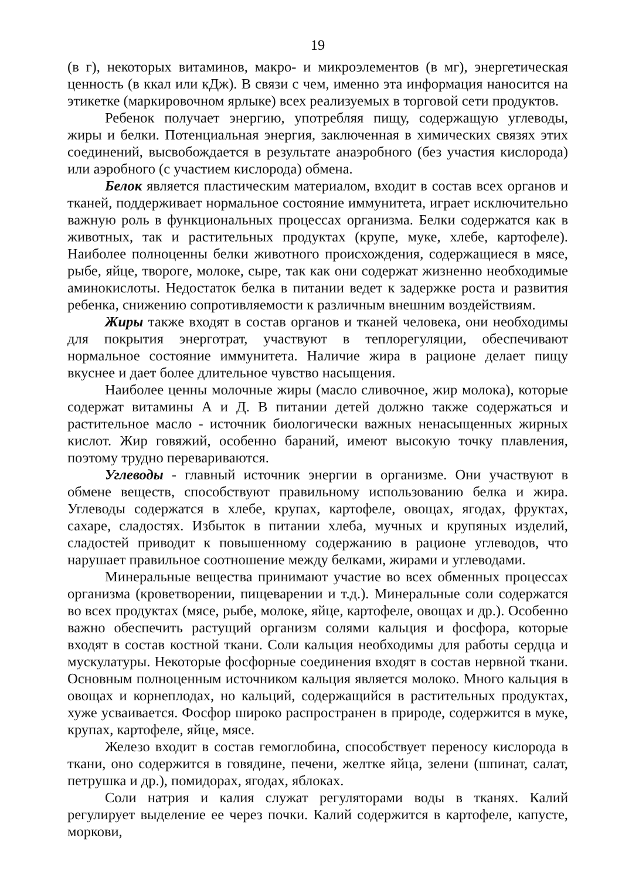19
(в г), некоторых витаминов, макро- и микроэлементов (в мг), энергетическая ценность (в ккал или кДж). В связи с чем, именно эта информация наносится на этикетке (маркировочном ярлыке) всех реализуемых в торговой сети продуктов.
Ребенок получает энергию, употребляя пищу, содержащую углеводы, жиры и белки. Потенциальная энергия, заключенная в химических связях этих соединений, высвобождается в результате анаэробного (без участия кислорода) или аэробного (с участием кислорода) обмена.
Белок является пластическим материалом, входит в состав всех органов и тканей, поддерживает нормальное состояние иммунитета, играет исключительно важную роль в функциональных процессах организма. Белки содержатся как в животных, так и растительных продуктах (крупе, муке, хлебе, картофеле). Наиболее полноценны белки животного происхождения, содержащиеся в мясе, рыбе, яйце, твороге, молоке, сыре, так как они содержат жизненно необходимые аминокислоты. Недостаток белка в питании ведет к задержке роста и развития ребенка, снижению сопротивляемости к различным внешним воздействиям.
Жиры также входят в состав органов и тканей человека, они необходимы для покрытия энерготрат, участвуют в теплорегуляции, обеспечивают нормальное состояние иммунитета. Наличие жира в рационе делает пищу вкуснее и дает более длительное чувство насыщения.
Наиболее ценны молочные жиры (масло сливочное, жир молока), которые содержат витамины А и Д. В питании детей должно также содержаться и растительное масло - источник биологически важных ненасыщенных жирных кислот. Жир говяжий, особенно бараний, имеют высокую точку плавления, поэтому трудно перевариваются.
Углеводы - главный источник энергии в организме. Они участвуют в обмене веществ, способствуют правильному использованию белка и жира. Углеводы содержатся в хлебе, крупах, картофеле, овощах, ягодах, фруктах, сахаре, сладостях. Избыток в питании хлеба, мучных и крупяных изделий, сладостей приводит к повышенному содержанию в рационе углеводов, что нарушает правильное соотношение между белками, жирами и углеводами.
Минеральные вещества принимают участие во всех обменных процессах организма (кроветворении, пищеварении и т.д.). Минеральные соли содержатся во всех продуктах (мясе, рыбе, молоке, яйце, картофеле, овощах и др.). Особенно важно обеспечить растущий организм солями кальция и фосфора, которые входят в состав костной ткани. Соли кальция необходимы для работы сердца и мускулатуры. Некоторые фосфорные соединения входят в состав нервной ткани. Основным полноценным источником кальция является молоко. Много кальция в овощах и корнеплодах, но кальций, содержащийся в растительных продуктах, хуже усваивается. Фосфор широко распространен в природе, содержится в муке, крупах, картофеле, яйце, мясе.
Железо входит в состав гемоглобина, способствует переносу кислорода в ткани, оно содержится в говядине, печени, желтке яйца, зелени (шпинат, салат, петрушка и др.), помидорах, ягодах, яблоках.
Соли натрия и калия служат регуляторами воды в тканях. Калий регулирует выделение ее через почки. Калий содержится в картофеле, капусте, моркови,